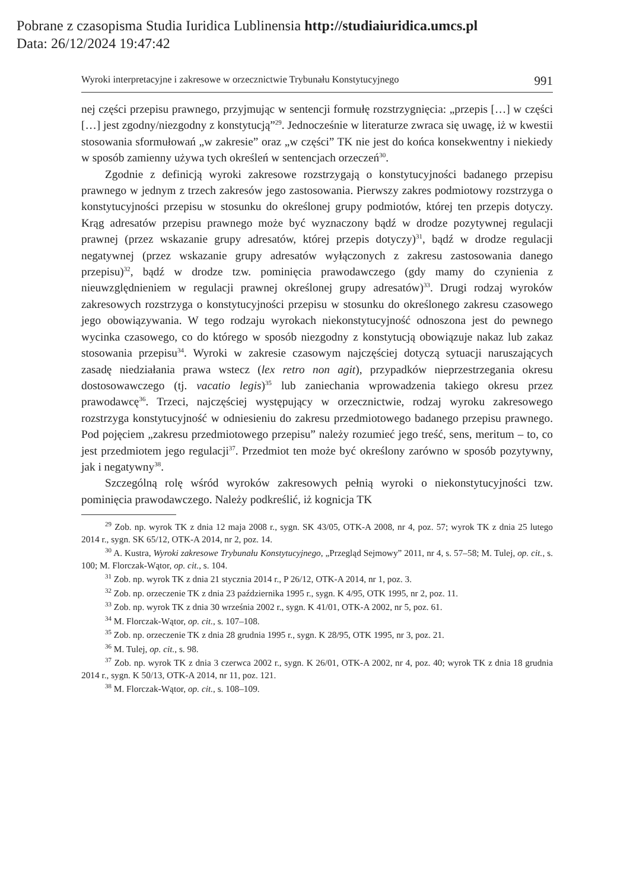Pobrane z czasopisma Studia Iuridica Lublinensia http://studiaiuridica.umcs.pl
Data: 26/12/2024 19:47:42
Wyroki interpretacyjne i zakresowe w orzecznictwie Trybunału Konstytucyjnego 991
nej części przepisu prawnego, przyjmując w sentencji formułę rozstrzygnięcia: „przepis […] w części […] jest zgodny/niezgodny z konstytucją”<sup>29</sup>. Jednocześnie w literaturze zwraca się uwagę, iż w kwestii stosowania sformułowań „w zakresie” oraz „w części” TK nie jest do końca konsekwentny i niekiedy w sposób zamienny używa tych określeń w sentencjach orzeczeń<sup>30</sup>.
Zgodnie z definicją wyroki zakresowe rozstrzygają o konstytucyjności badanego przepisu prawnego w jednym z trzech zakresów jego zastosowania. Pierwszy zakres podmiotowy rozstrzyga o konstytucyjności przepisu w stosunku do określonej grupy podmiotów, której ten przepis dotyczy. Krąg adresatów przepisu prawnego może być wyznaczony bądź w drodze pozytywnej regulacji prawnej (przez wskazanie grupy adresatów, której przepis dotyczy)<sup>31</sup>, bądź w drodze regulacji negatywnej (przez wskazanie grupy adresatów wyłączonych z zakresu zastosowania danego przepisu)<sup>32</sup>, bądź w drodze tzw. pominięcia prawodawczego (gdy mamy do czynienia z nieuwzględnieniem w regulacji prawnej określonej grupy adresatów)<sup>33</sup>. Drugi rodzaj wyroków zakresowych rozstrzyga o konstytucyjności przepisu w stosunku do określonego zakresu czasowego jego obowiązywania. W tego rodzaju wyrokach niekonstytucyjność odnoszona jest do pewnego wycinka czasowego, co do którego w sposób niezgodny z konstytucją obowiązuje nakaz lub zakaz stosowania przepisu<sup>34</sup>. Wyroki w zakresie czasowym najczęściej dotyczą sytuacji naruszających zasadę niedziałania prawa wstecz (lex retro non agit), przypadków nieprzestrzegania okresu dostosowawczego (tj. vacatio legis)<sup>35</sup> lub zaniechania wprowadzenia takiego okresu przez prawodawcę<sup>36</sup>. Trzeci, najczęściej występujący w orzecznictwie, rodzaj wyroku zakresowego rozstrzyga konstytucyjność w odniesieniu do zakresu przedmiotowego badanego przepisu prawnego. Pod pojęciem „zakresu przedmiotowego przepisu” należy rozumieć jego treść, sens, meritum – to, co jest przedmiotem jego regulacji<sup>37</sup>. Przedmiot ten może być określony zarówno w sposób pozytywny, jak i negatywny<sup>38</sup>.
Szczególną rolę wśród wyroków zakresowych pełnią wyroki o niekonstytucyjności tzw. pominięcia prawodawczego. Należy podkreślić, iż kognicja TK
<sup>29</sup> Zob. np. wyrok TK z dnia 12 maja 2008 r., sygn. SK 43/05, OTK-A 2008, nr 4, poz. 57; wyrok TK z dnia 25 lutego 2014 r., sygn. SK 65/12, OTK-A 2014, nr 2, poz. 14.
<sup>30</sup> A. Kustra, Wyroki zakresowe Trybunału Konstytucyjnego, „Przegląd Sejmowy” 2011, nr 4, s. 57–58; M. Tulej, op. cit., s. 100; M. Florczak-Wątor, op. cit., s. 104.
<sup>31</sup> Zob. np. wyrok TK z dnia 21 stycznia 2014 r., P 26/12, OTK-A 2014, nr 1, poz. 3.
<sup>32</sup> Zob. np. orzeczenie TK z dnia 23 października 1995 r., sygn. K 4/95, OTK 1995, nr 2, poz. 11.
<sup>33</sup> Zob. np. wyrok TK z dnia 30 września 2002 r., sygn. K 41/01, OTK-A 2002, nr 5, poz. 61.
<sup>34</sup> M. Florczak-Wątor, op. cit., s. 107–108.
<sup>35</sup> Zob. np. orzeczenie TK z dnia 28 grudnia 1995 r., sygn. K 28/95, OTK 1995, nr 3, poz. 21.
<sup>36</sup> M. Tulej, op. cit., s. 98.
<sup>37</sup> Zob. np. wyrok TK z dnia 3 czerwca 2002 r., sygn. K 26/01, OTK-A 2002, nr 4, poz. 40; wyrok TK z dnia 18 grudnia 2014 r., sygn. K 50/13, OTK-A 2014, nr 11, poz. 121.
<sup>38</sup> M. Florczak-Wątor, op. cit., s. 108–109.